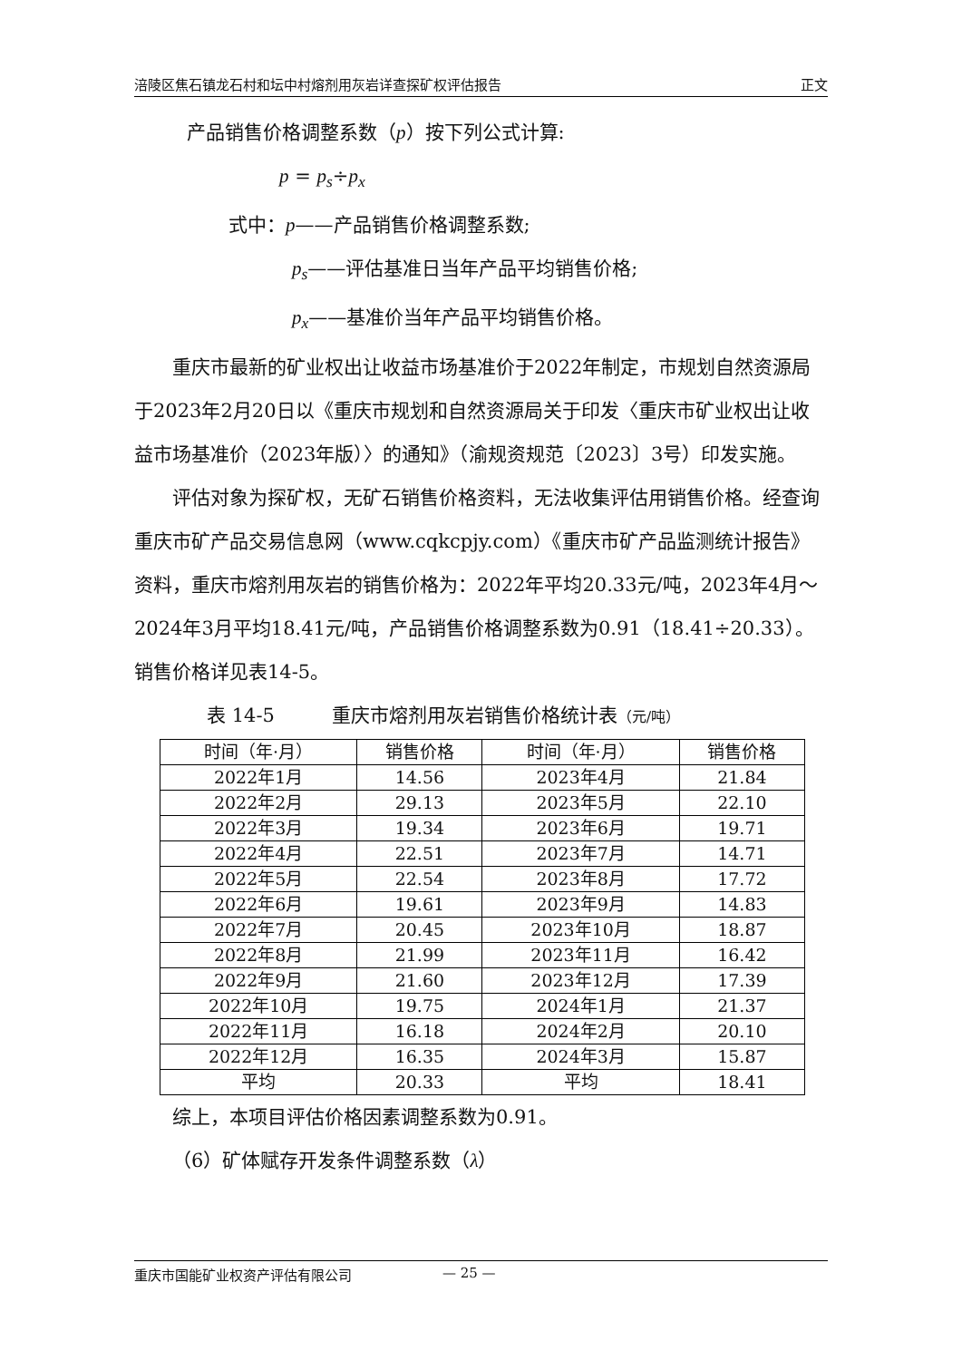涪陵区焦石镇龙石村和坛中村熔剂用灰岩详查探矿权评估报告 正文
产品销售价格调整系数（p）按下列公式计算:
p = p<sub>s</sub>÷p<sub>x</sub>
式中：p——产品销售价格调整系数;
p<sub>s</sub>——评估基准日当年产品平均销售价格;
p<sub>x</sub>——基准价当年产品平均销售价格。
重庆市最新的矿业权出让收益市场基准价于2022年制定，市规划自然资源局于2023年2月20日以《重庆市规划和自然资源局关于印发〈重庆市矿业权出让收益市场基准价（2023年版）〉的通知》（渝规资规范〔2023〕3号）印发实施。
评估对象为探矿权，无矿石销售价格资料，无法收集评估用销售价格。经查询重庆市矿产品交易信息网（www.cqkcpjy.com）《重庆市矿产品监测统计报告》资料，重庆市熔剂用灰岩的销售价格为：2022年平均20.33元/吨，2023年4月～2024年3月平均18.41元/吨，产品销售价格调整系数为0.91（18.41÷20.33）。销售价格详见表14-5。
表 14-5　　　重庆市熔剂用灰岩销售价格统计表（元/吨）
| 时间（年·月） | 销售价格 | 时间（年·月） | 销售价格 |
| 2022年1月 | 14.56 | 2023年4月 | 21.84 |
| 2022年2月 | 29.13 | 2023年5月 | 22.10 |
| 2022年3月 | 19.34 | 2023年6月 | 19.71 |
| 2022年4月 | 22.51 | 2023年7月 | 14.71 |
| 2022年5月 | 22.54 | 2023年8月 | 17.72 |
| 2022年6月 | 19.61 | 2023年9月 | 14.83 |
| 2022年7月 | 20.45 | 2023年10月 | 18.87 |
| 2022年8月 | 21.99 | 2023年11月 | 16.42 |
| 2022年9月 | 21.60 | 2023年12月 | 17.39 |
| 2022年10月 | 19.75 | 2024年1月 | 21.37 |
| 2022年11月 | 16.18 | 2024年2月 | 20.10 |
| 2022年12月 | 16.35 | 2024年3月 | 15.87 |
| 平均 | 20.33 | 平均 | 18.41 |
综上，本项目评估价格因素调整系数为0.91。
（6）矿体赋存开发条件调整系数（λ）
重庆市国能矿业权资产评估有限公司 — 25 —